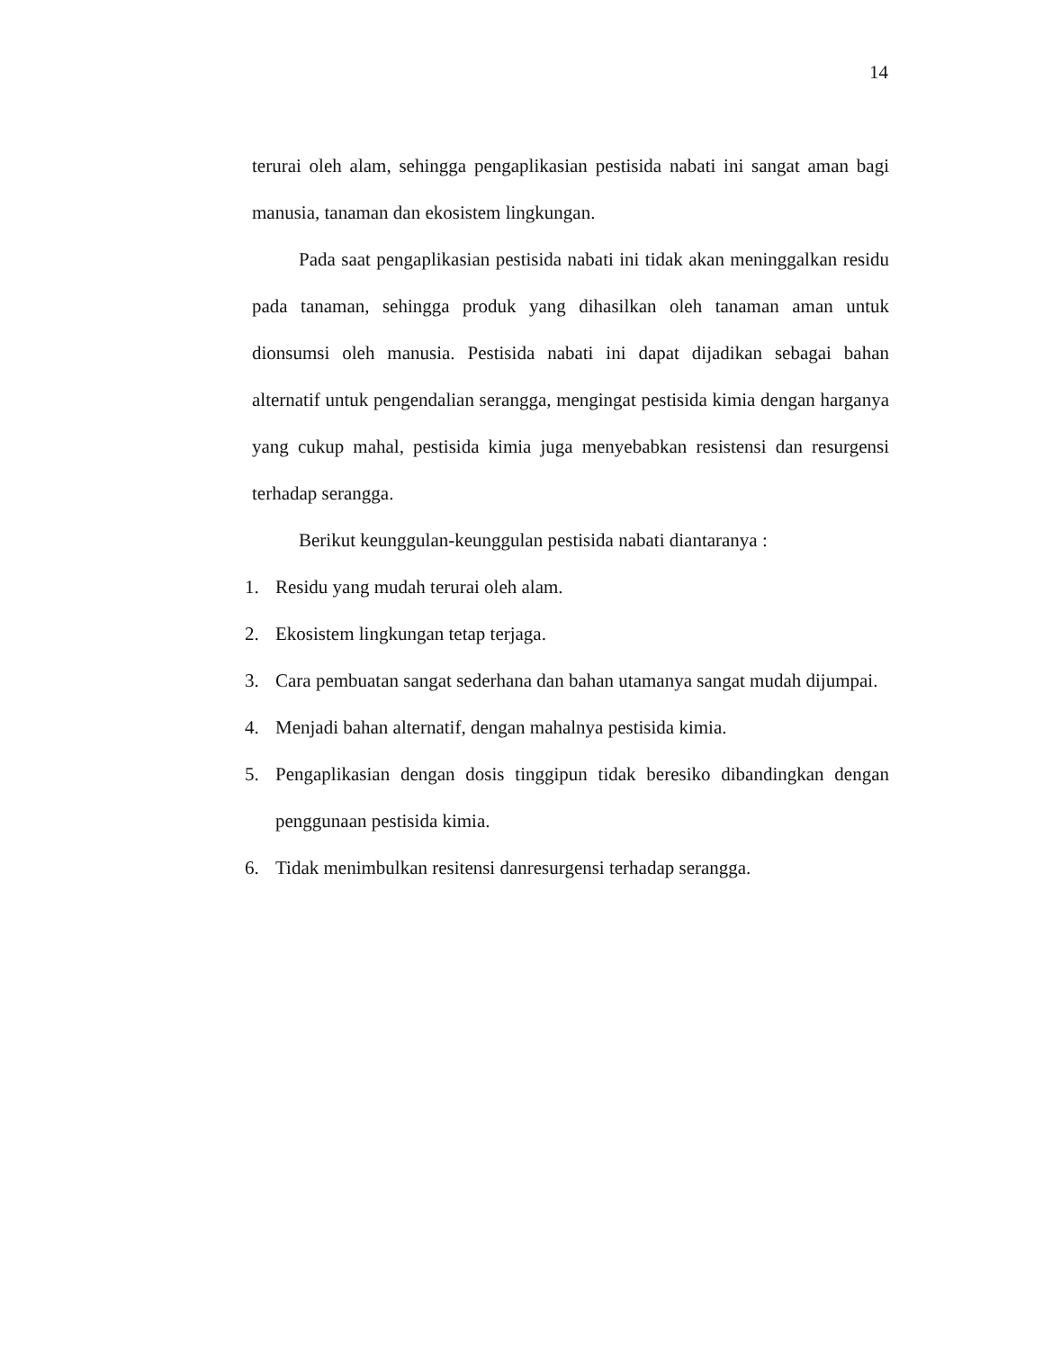14
terurai oleh alam, sehingga pengaplikasian pestisida nabati ini sangat aman bagi manusia, tanaman dan ekosistem lingkungan.
Pada saat pengaplikasian pestisida nabati ini tidak akan meninggalkan residu pada tanaman, sehingga produk yang dihasilkan oleh tanaman aman untuk dionsumsi oleh manusia. Pestisida nabati ini dapat dijadikan sebagai bahan alternatif untuk pengendalian serangga, mengingat pestisida kimia dengan harganya yang cukup mahal, pestisida kimia juga menyebabkan resistensi dan resurgensi terhadap serangga.
Berikut keunggulan-keunggulan pestisida nabati diantaranya :
1. Residu yang mudah terurai oleh alam.
2. Ekosistem lingkungan tetap terjaga.
3. Cara pembuatan sangat sederhana dan bahan utamanya sangat mudah dijumpai.
4. Menjadi bahan alternatif, dengan mahalnya pestisida kimia.
5. Pengaplikasian dengan dosis tinggipun tidak beresiko dibandingkan dengan penggunaan pestisida kimia.
6. Tidak menimbulkan resitensi danresurgensi terhadap serangga.